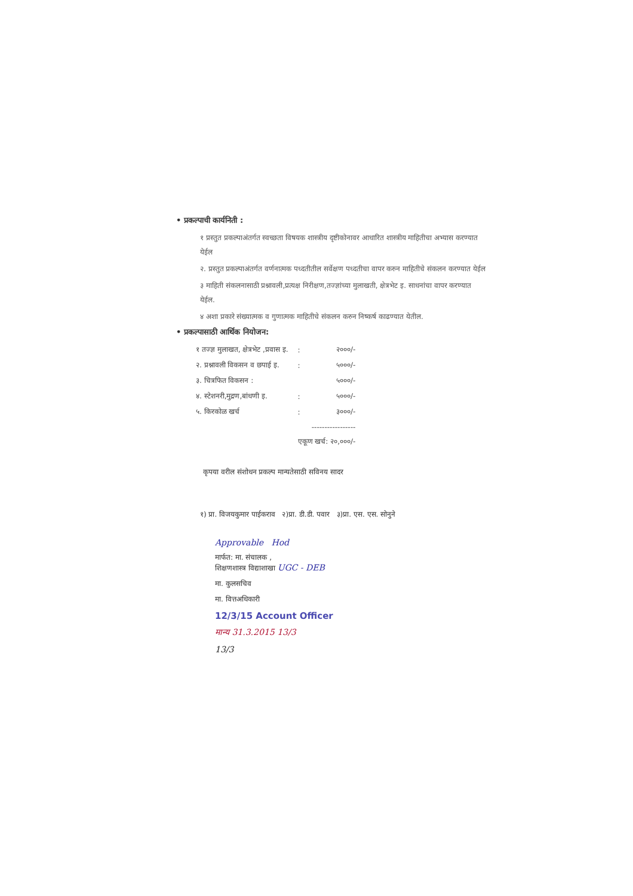• प्रकल्पाची कार्यनिती :
१ प्रस्तुत प्रकल्पाअंतर्गत स्वच्छता विषयक शास्त्रीय दृष्टीकोनावर आधारित शास्त्रीय माहितीचा अभ्यास करण्यात येईल
२. प्रस्तुत प्रकल्पाअंतर्गत वर्णनात्मक पध्दतीतील सर्वेक्षण पध्दतीचा वापर करुन माहितीचे संकलन करण्यात येईल
३ माहिती संकलनासाठी प्रश्नावली,प्रत्यक्ष निरीक्षण,तज्ज्ञांच्या मुलाखती, क्षेत्रभेट इ. साधनांचा वापर करण्यात येईल.
४ अशा प्रकारे संख्यात्मक व गुणात्मक माहितीचे संकलन करुन निष्कर्ष काढण्यात येतील.
• प्रकल्पासाठी आर्थिक नियोजन:
| १ तज्ज्ञ मुलाखत, क्षेत्रभेट ,प्रवास इ. | : | २०००/- |
| २. प्रश्नावली विकसन व छपाई इ. | : | ५०००/- |
| ३. चित्रफित विकसन : | | ५०००/- |
| ४. स्टेशनरी,मुद्रण,बांधणी इ. | : | ५०००/- |
| ५. किरकोळ खर्च | : | ३०००/- |
| | ----------------- | |
| | एकूण खर्च: २०,०००/- | |
कृपया वरील संशोधन प्रकल्प मान्यतेसाठी सविनय सादर
१) प्रा. विजयकुमार पाईकराव २)प्रा. डी.डी. पवार ३)प्रा. एस. एस. सोनुने
Approvable Hod
मार्फत: मा. संचालक ,
शिक्षणशास्त्र विद्याशाखा UGC - DEB
मा. कुलसचिव
मा. वित्तअधिकारी
12/3/15 Account Officer
मान्य 31.3.2015 13/3
13/3